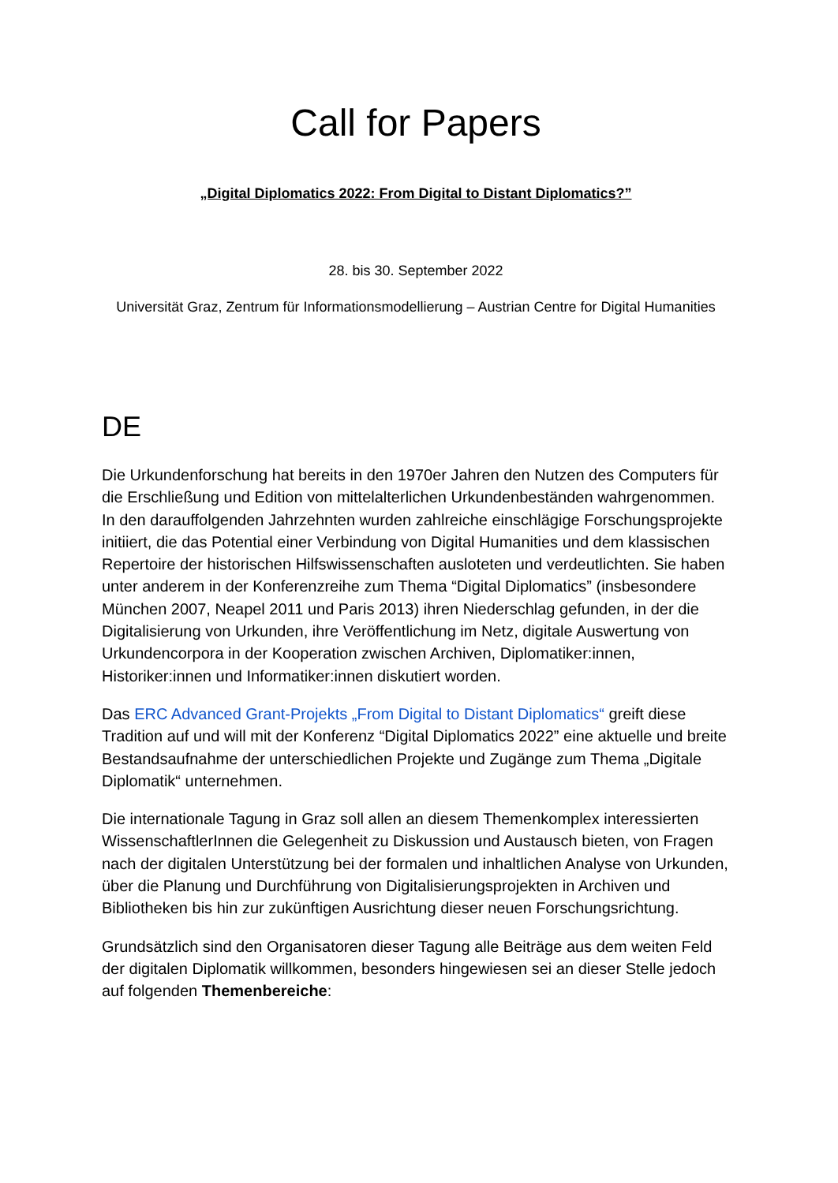Call for Papers
„Digital Diplomatics 2022: From Digital to Distant Diplomatics?”
28. bis 30. September 2022
Universität Graz, Zentrum für Informationsmodellierung – Austrian Centre for Digital Humanities
DE
Die Urkundenforschung hat bereits in den 1970er Jahren den Nutzen des Computers für die Erschließung und Edition von mittelalterlichen Urkundenbeständen wahrgenommen. In den darauffolgenden Jahrzehnten wurden zahlreiche einschlägige Forschungsprojekte initiiert, die das Potential einer Verbindung von Digital Humanities und dem klassischen Repertoire der historischen Hilfswissenschaften ausloteten und verdeutlichten. Sie haben unter anderem in der Konferenzreihe zum Thema “Digital Diplomatics” (insbesondere München 2007, Neapel 2011 und Paris 2013) ihren Niederschlag gefunden, in der die Digitalisierung von Urkunden, ihre Veröffentlichung im Netz, digitale Auswertung von Urkundencorpora in der Kooperation zwischen Archiven, Diplomatiker:innen, Historiker:innen und Informatiker:innen diskutiert worden.
Das ERC Advanced Grant-Projekts „From Digital to Distant Diplomatics“ greift diese Tradition auf und will mit der Konferenz “Digital Diplomatics 2022” eine aktuelle und breite Bestandsaufnahme der unterschiedlichen Projekte und Zugänge zum Thema „Digitale Diplomatik“ unternehmen.
Die internationale Tagung in Graz soll allen an diesem Themenkomplex interessierten WissenschaftlerInnen die Gelegenheit zu Diskussion und Austausch bieten, von Fragen nach der digitalen Unterstützung bei der formalen und inhaltlichen Analyse von Urkunden, über die Planung und Durchführung von Digitalisierungsprojekten in Archiven und Bibliotheken bis hin zur zukünftigen Ausrichtung dieser neuen Forschungsrichtung.
Grundsätzlich sind den Organisatoren dieser Tagung alle Beiträge aus dem weiten Feld der digitalen Diplomatik willkommen, besonders hingewiesen sei an dieser Stelle jedoch auf folgenden Themenbereiche: